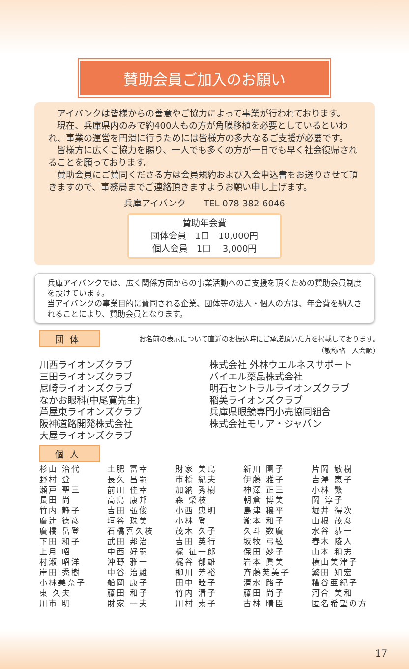賛助会員ご加入のお願い
アイバンクは皆様からの善意やご協力によって事業が行われております。
現在、兵庫県内のみで約400人もの方が角膜移植を必要としているといわれ、事業の運営を円滑に行うためには皆様方の多大なるご支援が必要です。
皆様方に広くご協力を賜り、一人でも多くの方が一日でも早く社会復帰されることを願っております。
賛助会員にご賛同くださる方は会員規約および入会申込書をお送りさせて頂きますので、事務局までご連絡頂きますようお願い申し上げます。
兵庫アイバンク　　TEL 078-382-6046
賛助年会費
団体会員　1口　10,000円
個人会員　1口　 3,000円
兵庫アイバンクでは、広く関係方面からの事業活動へのご支援を頂くための賛助会員制度を設けています。
当アイバンクの事業目的に賛同される企業、団体等の法人・個人の方は、年会費を納入されることにより、賛助会員となります。
団体
お名前の表示について直近のお振込時にご承諾頂いた方を掲載しております。
（敬称略　入会順）
川西ライオンズクラブ
三田ライオンズクラブ
尼崎ライオンズクラブ
なかお眼科(中尾寛先生)
芦屋東ライオンズクラブ
阪神道路開発株式会社
大屋ライオンズクラブ
株式会社 外林ウエルネスサポート
バイエル薬品株式会社
明石セントラルライオンズクラブ
稲美ライオンズクラブ
兵庫県眼鏡専門小売協同組合
株式会社モリア・ジャパン
個人
| 杉山 治代 | 土肥 富幸 | 財家 美鳥 | 新川 園子 | 片岡 敏樹 |
| 野村 登 | 長久 昌嗣 | 市橋 紀夫 | 伊藤 雅子 | 吉澤 恵子 |
| 瀬戸 聖三 | 前川 佳幸 | 加納 秀樹 | 神澤 正三 | 小林 繁 |
| 長田 尚 | 高島 康邦 | 森 榮枝 | 朝倉 博美 | 岡 淳子 |
| 竹内 静子 | 吉田 弘俊 | 小西 忠明 | 島津 穣平 | 堀井 得次 |
| 廣辻 徳彦 | 垣谷 珠美 | 小林 登 | 瀧本 和子 | 山根 茂彦 |
| 廣橋 岳登 | 石橋喜久枝 | 茂木 久子 | 久斗 数廣 | 水谷 恭一 |
| 下田 和子 | 武田 邦治 | 吉田 英行 | 坂牧 弓絃 | 春木 陵人 |
| 上月 昭 | 中西 好嗣 | 梶 征一郎 | 保田 妙子 | 山本 和志 |
| 村瀬 昭洋 | 沖野 雅一 | 梶谷 郁雄 | 岩本 眞美 | 横山美津子 |
| 岸田 秀樹 | 中谷 治雄 | 柳川 芳裕 | 斉藤芙美子 | 繁田 知宏 |
| 小林美奈子 | 船岡 康子 | 田中 睦子 | 清水 路子 | 糟谷亜紀子 |
| 東 久夫 | 藤田 和子 | 竹内 清子 | 藤田 尚子 | 河合 美和 |
| 川市 明 | 財家 一夫 | 川村 素子 | 古林 晴臣 | 匿名希望の方 |
17